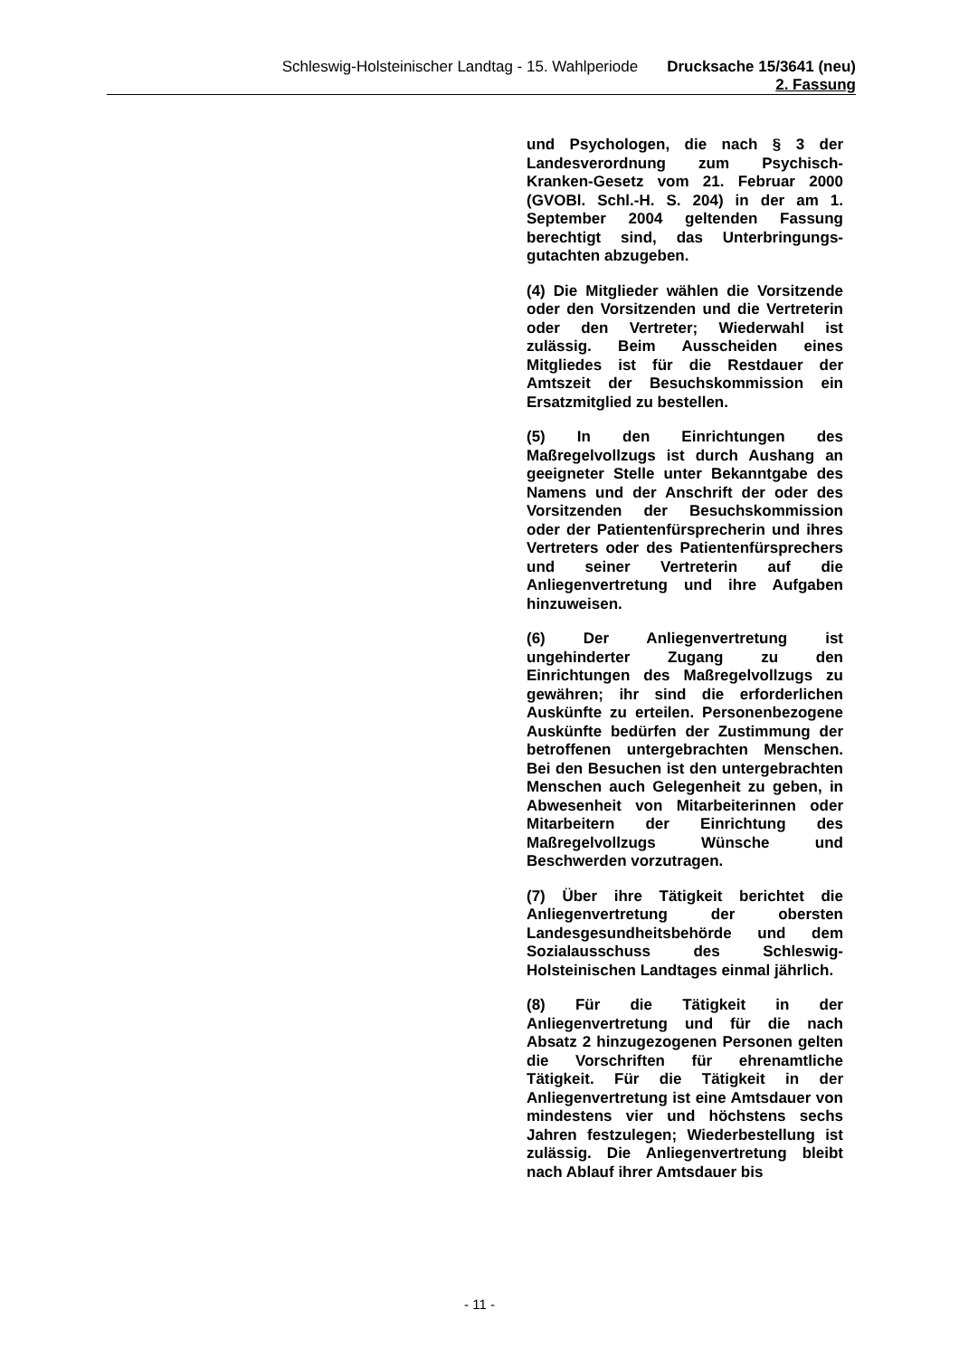Schleswig-Holsteinischer Landtag - 15. Wahlperiode Drucksache 15/3641 (neu)
2. Fassung
und Psychologen, die nach § 3 der Landesverordnung zum Psychisch-Kranken-Gesetz vom 21. Februar 2000 (GVOBl. Schl.-H. S. 204) in der am 1. September 2004 geltenden Fassung berechtigt sind, das Unterbringungs-gutachten abzugeben.
(4) Die Mitglieder wählen die Vorsitzende oder den Vorsitzenden und die Vertreterin oder den Vertreter; Wiederwahl ist zulässig. Beim Ausscheiden eines Mitgliedes ist für die Restdauer der Amtszeit der Besuchskommission ein Ersatzmitglied zu bestellen.
(5) In den Einrichtungen des Maßregelvollzugs ist durch Aushang an geeigneter Stelle unter Bekanntgabe des Namens und der Anschrift der oder des Vorsitzenden der Besuchskommission oder der Patientenfürsprecherin und ihres Vertreters oder des Patientenfürsprechers und seiner Vertreterin auf die Anliegenvertretung und ihre Aufgaben hinzuweisen.
(6) Der Anliegenvertretung ist ungehinderter Zugang zu den Einrichtungen des Maßregelvollzugs zu gewähren; ihr sind die erforderlichen Auskünfte zu erteilen. Personenbezogene Auskünfte bedürfen der Zustimmung der betroffenen untergebrachten Menschen. Bei den Besuchen ist den untergebrachten Menschen auch Gelegenheit zu geben, in Abwesenheit von Mitarbeiterinnen oder Mitarbeitern der Einrichtung des Maßregelvollzugs Wünsche und Beschwerden vorzutragen.
(7) Über ihre Tätigkeit berichtet die Anliegenvertretung der obersten Landesgesundheitsbehörde und dem Sozialausschuss des Schleswig-Holsteinischen Landtages einmal jährlich.
(8) Für die Tätigkeit in der Anliegenvertretung und für die nach Absatz 2 hinzugezogenen Personen gelten die Vorschriften für ehrenamtliche Tätigkeit. Für die Tätigkeit in der Anliegenvertretung ist eine Amtsdauer von mindestens vier und höchstens sechs Jahren festzulegen; Wiederbestellung ist zulässig. Die Anliegenvertretung bleibt nach Ablauf ihrer Amtsdauer bis
- 11 -